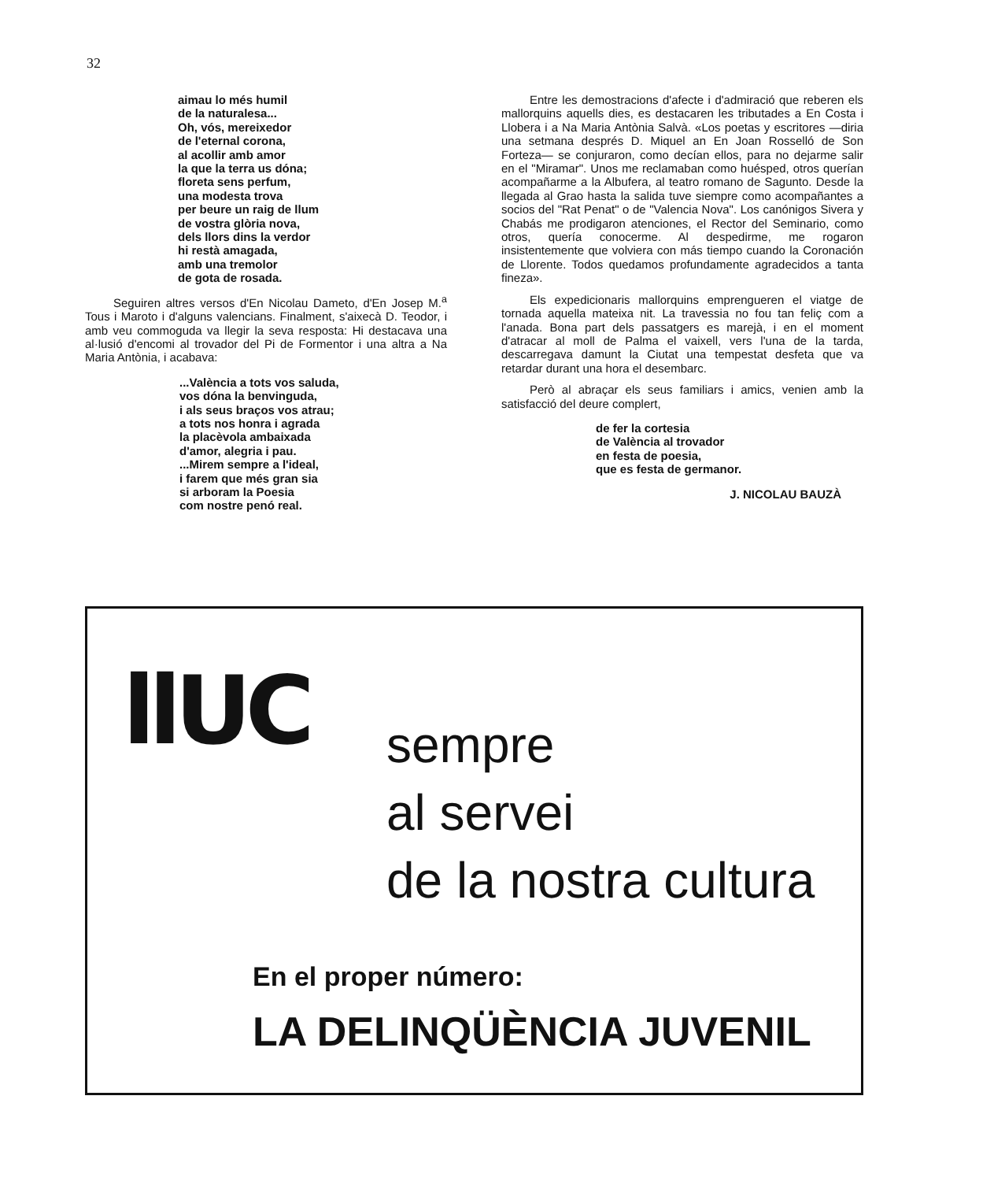32
aimau lo més humil
de la naturalesa...
Oh, vós, mereixedor
de l'etern­al corona,
al acollir amb amor
la que la terra us dóna;
floreta sens perfum,
una modesta trova
per beure un raig de llum
de vostra glòria nova,
dels llors dins la verdor
hi restà amagada,
amb una tremolor
de gota de rosada.
Seguiren altres versos d'En Nicolau Dameto, d'En Josep M.<sup>a</sup> Tous i Maroto i d'alguns valencians. Finalment, s'aixecà D. Teodor, i amb veu commoguda va llegir la seva resposta: Hi destacava una al·lusió d'encomi al trovador del Pi de Formentor i una altra a Na Maria Antònia, i acabava:
...València a tots vos saluda,
vos dóna la benvinguda,
i als seus braços vos atrau;
a tots nos honra i agrada
la placèvola ambaixada
d'amor, alegria i pau.
...Mirem sempre a l'ideal,
i farem que més gran sia
si arboram la Poesia
com nostre penó real.
Entre les demostracions d'afecte i d'admiració que reberen els mallorquins aquells dies, es destacaren les tributades a En Costa i Llobera i a Na Maria Antònia Salvà. «Los poetas y escritores —diria una setmana després D. Miquel an En Joan Rosselló de Son Forteza— se conjuraron, como decían ellos, para no dejarme salir en el "Miramar". Unos me reclamaban como huésped, otros querían acompañarme a la Albufera, al teatro romano de Sagunto. Desde la llegada al Grao hasta la salida tuve siempre como acompañantes a socios del "Rat Penat" o de "Valencia Nova". Los canónigos Sivera y Chabás me prodigaron atenciones, el Rector del Seminario, como otros, quería conocerme. Al despedirme, me rogaron insistentemente que volviera con más tiempo cuando la Coronación de Llorente. Todos quedamos profundamente agradecidos a tanta fineza».
Els expedicionaris mallorquins emprengueren el viatge de tornada aquella mateixa nit. La travessia no fou tan feliç com a l'anada. Bona part dels passatgers es marejà, i en el moment d'atracar al moll de Palma el vaixell, vers l'una de la tarda, descarregava damunt la Ciutat una tempestat desfeta que va retardar durant una hora el desembarc.
Però al abraçar els seus familiars i amics, venien amb la satisfacció del deure complert,
de fer la cortesia
de València al trovador
en festa de poesia,
que es festa de germanor.
J. NICOLAU BAUZÀ
llUC
sempre
al servei
de la nostra cultura
En el proper número:
LA DELINQÜÈNCIA JUVENIL